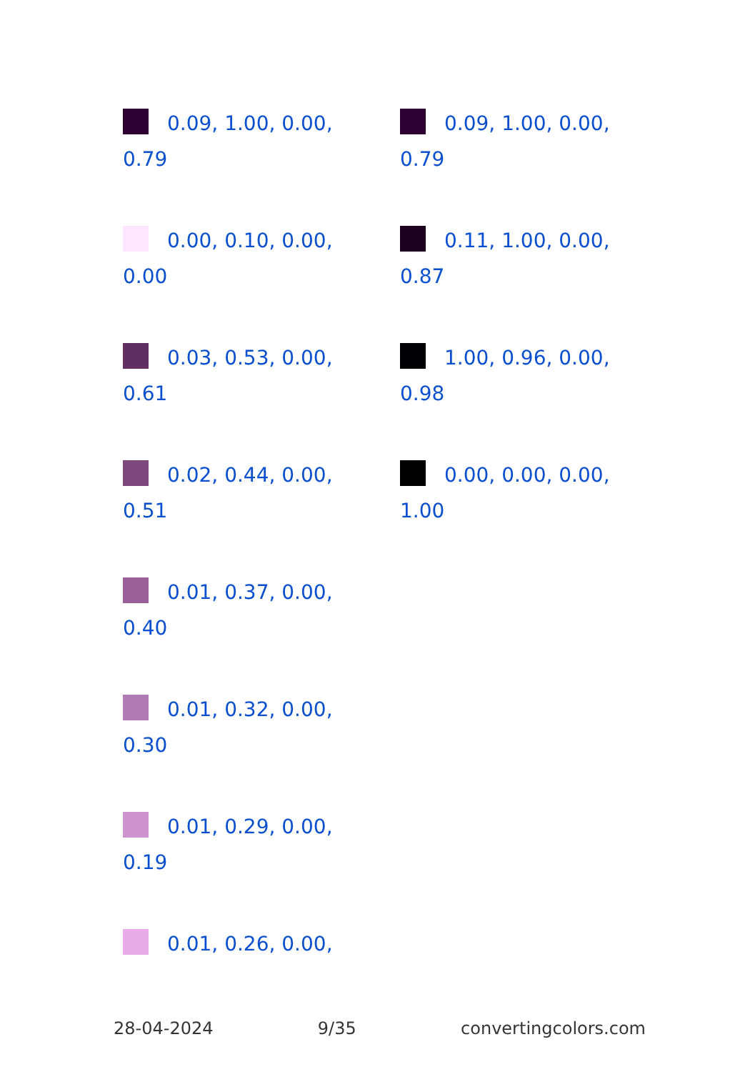0.09, 1.00, 0.00, 0.79
0.00, 0.10, 0.00, 0.00
0.03, 0.53, 0.00, 0.61
0.02, 0.44, 0.00, 0.51
0.01, 0.37, 0.00, 0.40
0.01, 0.32, 0.00, 0.30
0.01, 0.29, 0.00, 0.19
0.01, 0.26, 0.00,
0.09, 1.00, 0.00, 0.79
0.11, 1.00, 0.00, 0.87
1.00, 0.96, 0.00, 0.98
0.00, 0.00, 0.00, 1.00
28-04-2024 9/35 convertingcolors.com